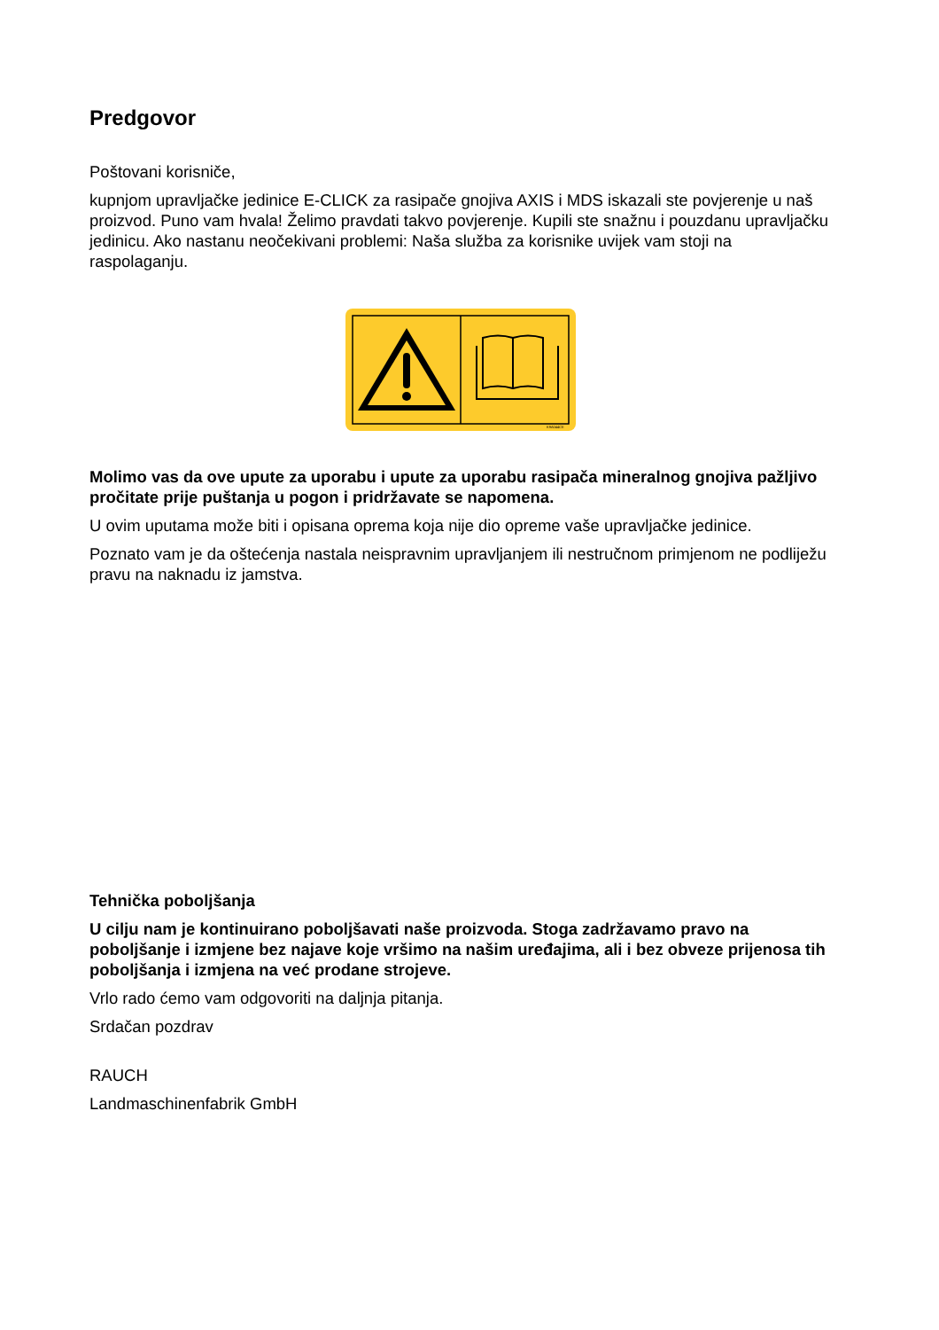Predgovor
Poštovani korisniče,
kupnjom upravljačke jedinice E-CLICK za rasipače gnojiva AXIS i MDS iskazali ste povjerenje u naš proizvod. Puno vam hvala! Želimo pravdati takvo povjerenje. Kupili ste snažnu i pouzdanu upravljačku jedinicu. Ako nastanu neočekivani problemi: Naša služba za korisnike uvijek vam stoji na raspolaganju.
K9A044CE
Molimo vas da ove upute za uporabu i upute za uporabu rasipača mineralnog gnojiva pažljivo pročitate prije puštanja u pogon i pridržavate se napomena.
U ovim uputama može biti i opisana oprema koja nije dio opreme vaše upravljačke jedinice.
Poznato vam je da oštećenja nastala neispravnim upravljanjem ili nestručnom primjenom ne podliježu pravu na naknadu iz jamstva.
Tehnička poboljšanja
U cilju nam je kontinuirano poboljšavati naše proizvoda. Stoga zadržavamo pravo na poboljšanje i izmjene bez najave koje vršimo na našim uređajima, ali i bez obveze prijenosa tih poboljšanja i izmjena na već prodane strojeve.
Vrlo rado ćemo vam odgovoriti na daljnja pitanja.
Srdačan pozdrav
RAUCH
Landmaschinenfabrik GmbH